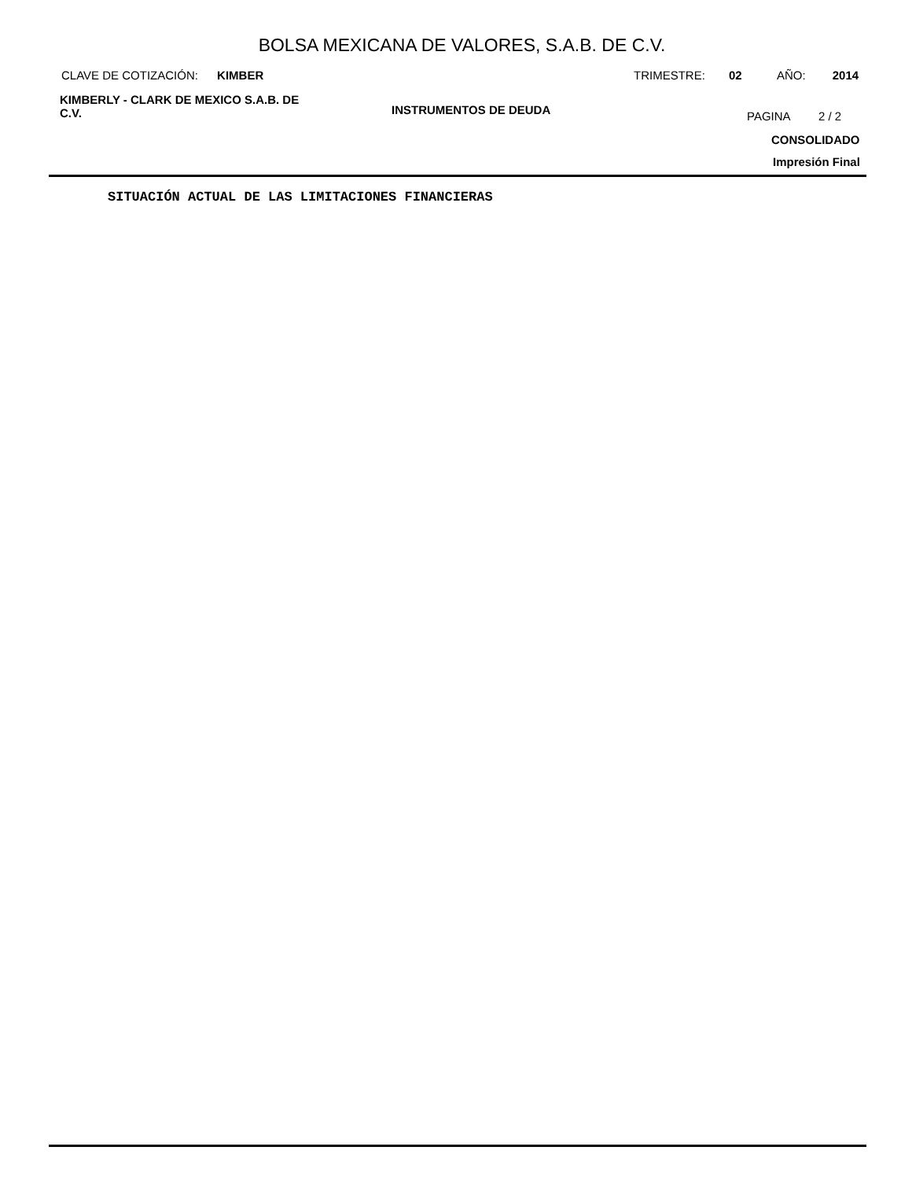BOLSA MEXICANA DE VALORES, S.A.B. DE C.V.
CLAVE DE COTIZACIÓN: KIMBER TRIMESTRE: 02 AÑO: 2014
KIMBERLY - CLARK DE MEXICO S.A.B. DE C.V.
INSTRUMENTOS DE DEUDA PAGINA 2 / 2
CONSOLIDADO
Impresión Final
SITUACIÓN ACTUAL DE LAS LIMITACIONES FINANCIERAS